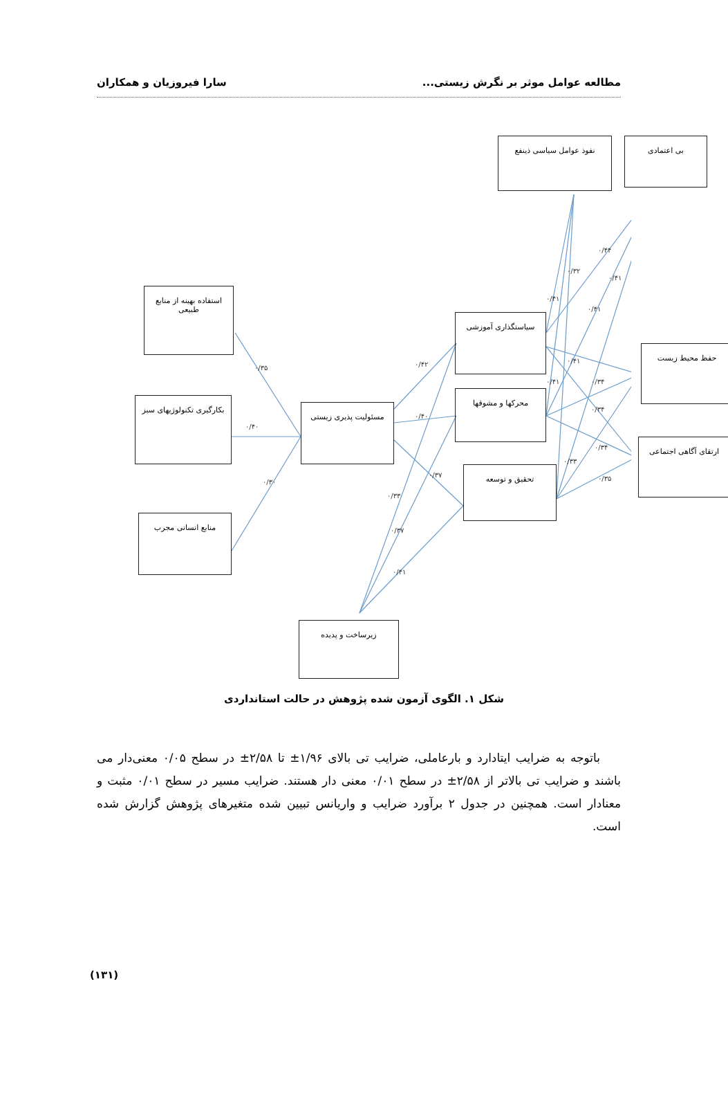مطالعه عوامل موثر بر نگرش زیستی... سارا فیروزیان و همکاران
استفاده بهینه از منابع طبیعی
بکارگیری تکنولوژیهای سبز
منابع انسانی مجرب
مسئولیت پذیری زیستی
سیاستگذاری آموزشی
محرکها و مشوقها
تحقیق و توسعه
نفوذ عوامل سیاسی ذینفع بی اعتمادی
حفظ محیط زیست
ارتقای آگاهی اجتماعی
زیرساخت و پدیده
۰/۳۵
۰/۴۰
۰/۳۰
۰/۴۲
۰/۴۰
۰/۳۷
۰/۳۳
۰/۳۷
۰/۴۱
۰/۴۱
۰/۳۲
۰/۴۴
۰/۴۱
۰/۴۱
۰/۴۱
۰/۳۴
۰/۳۴
۰/۴۱
۰/۳۴
۰/۳۳
۰/۳۵
شکل ۱. الگوی آزمون شده پژوهش در حالت استانداردی
باتوجه به ضرایب ایتادارد و بارعاملی، ضرایب تی بالای ۱/۹۶± تا ۲/۵۸± در سطح ۰/۰۵ معنی‌دار می باشند و ضرایب تی بالاتر از ۲/۵۸± در سطح ۰/۰۱ معنی دار هستند. ضرایب مسیر در سطح ۰/۰۱ مثبت و معنادار است. همچنین در جدول ۲ برآورد ضرایب و واریانس تبیین شده متغیرهای پژوهش گزارش شده است.
(۱۳۱)